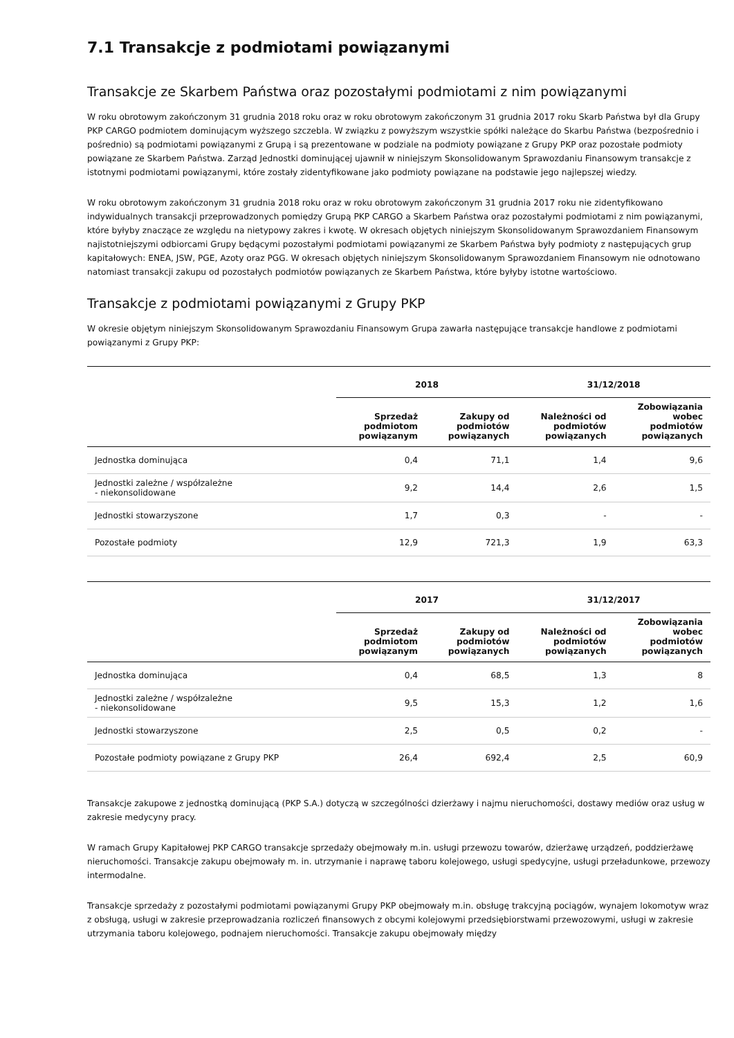7.1 Transakcje z podmiotami powiązanymi
Transakcje ze Skarbem Państwa oraz pozostałymi podmiotami z nim powiązanymi
W roku obrotowym zakończonym 31 grudnia 2018 roku oraz w roku obrotowym zakończonym 31 grudnia 2017 roku Skarb Państwa był dla Grupy PKP CARGO podmiotem dominującym wyższego szczebla. W związku z powyższym wszystkie spółki należące do Skarbu Państwa (bezpośrednio i pośrednio) są podmiotami powiązanymi z Grupą i są prezentowane w podziale na podmioty powiązane z Grupy PKP oraz pozostałe podmioty powiązane ze Skarbem Państwa. Zarząd Jednostki dominującej ujawnił w niniejszym Skonsolidowanym Sprawozdaniu Finansowym transakcje z istotnymi podmiotami powiązanymi, które zostały zidentyfikowane jako podmioty powiązane na podstawie jego najlepszej wiedzy.
W roku obrotowym zakończonym 31 grudnia 2018 roku oraz w roku obrotowym zakończonym 31 grudnia 2017 roku nie zidentyfikowano indywidualnych transakcji przeprowadzonych pomiędzy Grupą PKP CARGO a Skarbem Państwa oraz pozostałymi podmiotami z nim powiązanymi, które byłyby znaczące ze względu na nietypowy zakres i kwotę. W okresach objętych niniejszym Skonsolidowanym Sprawozdaniem Finansowym najistotniejszymi odbiorcami Grupy będącymi pozostałymi podmiotami powiązanymi ze Skarbem Państwa były podmioty z następujących grup kapitałowych: ENEA, JSW, PGE, Azoty oraz PGG. W okresach objętych niniejszym Skonsolidowanym Sprawozdaniem Finansowym nie odnotowano natomiast transakcji zakupu od pozostałych podmiotów powiązanych ze Skarbem Państwa, które byłyby istotne wartościowo.
Transakcje z podmiotami powiązanymi z Grupy PKP
W okresie objętym niniejszym Skonsolidowanym Sprawozdaniu Finansowym Grupa zawarła następujące transakcje handlowe z podmiotami powiązanymi z Grupy PKP:
| | 2018 | | 31/12/2018 | |
| --- | --- | --- | --- | --- |
| | Sprzedaż podmiotom powiązanym | Zakupy od podmiotów powiązanych | Należności od podmiotów powiązanych | Zobowiązania wobec podmiotów powiązanych |
| Jednostka dominująca | 0,4 | 71,1 | 1,4 | 9,6 |
| Jednostki zależne / współzależne - niekonsolidowane | 9,2 | 14,4 | 2,6 | 1,5 |
| Jednostki stowarzyszone | 1,7 | 0,3 | - | - |
| Pozostałe podmioty | 12,9 | 721,3 | 1,9 | 63,3 |
| | 2017 | | 31/12/2017 | |
| --- | --- | --- | --- | --- |
| | Sprzedaż podmiotom powiązanym | Zakupy od podmiotów powiązanych | Należności od podmiotów powiązanych | Zobowiązania wobec podmiotów powiązanych |
| Jednostka dominująca | 0,4 | 68,5 | 1,3 | 8 |
| Jednostki zależne / współzależne - niekonsolidowane | 9,5 | 15,3 | 1,2 | 1,6 |
| Jednostki stowarzyszone | 2,5 | 0,5 | 0,2 | - |
| Pozostałe podmioty powiązane z Grupy PKP | 26,4 | 692,4 | 2,5 | 60,9 |
Transakcje zakupowe z jednostką dominującą (PKP S.A.) dotyczą w szczególności dzierżawy i najmu nieruchomości, dostawy mediów oraz usług w zakresie medycyny pracy.
W ramach Grupy Kapitałowej PKP CARGO transakcje sprzedaży obejmowały m.in. usługi przewozu towarów, dzierżawę urządzeń, poddzierżawę nieruchomości. Transakcje zakupu obejmowały m. in. utrzymanie i naprawę taboru kolejowego, usługi spedycyjne, usługi przeładunkowe, przewozy intermodalne.
Transakcje sprzedaży z pozostałymi podmiotami powiązanymi Grupy PKP obejmowały m.in. obsługę trakcyjną pociągów, wynajem lokomotyw wraz z obsługą, usługi w zakresie przeprowadzania rozliczeń finansowych z obcymi kolejowymi przedsiębiorstwami przewozowymi, usługi w zakresie utrzymania taboru kolejowego, podnajem nieruchomości. Transakcje zakupu obejmowały między